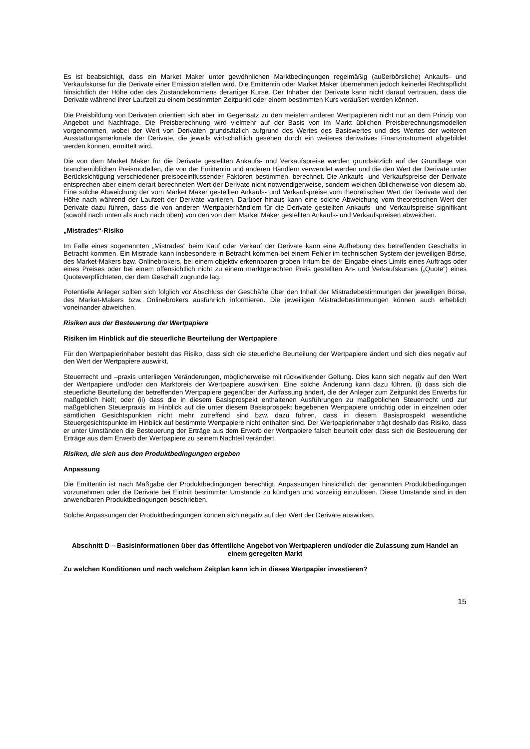Es ist beabsichtigt, dass ein Market Maker unter gewöhnlichen Marktbedingungen regelmäßig (außerbörsliche) Ankaufs- und Verkaufskurse für die Derivate einer Emission stellen wird. Die Emittentin oder Market Maker übernehmen jedoch keinerlei Rechtspflicht hinsichtlich der Höhe oder des Zustandekommens derartiger Kurse. Der Inhaber der Derivate kann nicht darauf vertrauen, dass die Derivate während ihrer Laufzeit zu einem bestimmten Zeitpunkt oder einem bestimmten Kurs veräußert werden können.
Die Preisbildung von Derivaten orientiert sich aber im Gegensatz zu den meisten anderen Wertpapieren nicht nur an dem Prinzip von Angebot und Nachfrage. Die Preisberechnung wird vielmehr auf der Basis von im Markt üblichen Preisberechnungsmodellen vorgenommen, wobei der Wert von Derivaten grundsätzlich aufgrund des Wertes des Basiswertes und des Wertes der weiteren Ausstattungsmerkmale der Derivate, die jeweils wirtschaftlich gesehen durch ein weiteres derivatives Finanzinstrument abgebildet werden können, ermittelt wird.
Die von dem Market Maker für die Derivate gestellten Ankaufs- und Verkaufspreise werden grundsätzlich auf der Grundlage von branchenüblichen Preismodellen, die von der Emittentin und anderen Händlern verwendet werden und die den Wert der Derivate unter Berücksichtigung verschiedener preisbeeinflussender Faktoren bestimmen, berechnet. Die Ankaufs- und Verkaufspreise der Derivate entsprechen aber einem derart berechneten Wert der Derivate nicht notwendigerweise, sondern weichen üblicherweise von diesem ab. Eine solche Abweichung der vom Market Maker gestellten Ankaufs- und Verkaufspreise vom theoretischen Wert der Derivate wird der Höhe nach während der Laufzeit der Derivate variieren. Darüber hinaus kann eine solche Abweichung vom theoretischen Wert der Derivate dazu führen, dass die von anderen Wertpapierhändlern für die Derivate gestellten Ankaufs- und Verkaufspreise signifikant (sowohl nach unten als auch nach oben) von den von dem Market Maker gestellten Ankaufs- und Verkaufspreisen abweichen.
„Mistrades“-Risiko
Im Falle eines sogenannten „Mistrades“ beim Kauf oder Verkauf der Derivate kann eine Aufhebung des betreffenden Geschäfts in Betracht kommen. Ein Mistrade kann insbesondere in Betracht kommen bei einem Fehler im technischen System der jeweiligen Börse, des Market-Makers bzw. Onlinebrokers, bei einem objektiv erkennbaren groben Irrtum bei der Eingabe eines Limits eines Auftrags oder eines Preises oder bei einem offensichtlich nicht zu einem marktgerechten Preis gestellten An- und Verkaufskurses („Quote“) eines Quoteverpflichteten, der dem Geschäft zugrunde lag.
Potentielle Anleger sollten sich folglich vor Abschluss der Geschäfte über den Inhalt der Mistradebestimmungen der jeweiligen Börse, des Market-Makers bzw. Onlinebrokers ausführlich informieren. Die jeweiligen Mistradebestimmungen können auch erheblich voneinander abweichen.
Risiken aus der Besteuerung der Wertpapiere
Risiken im Hinblick auf die steuerliche Beurteilung der Wertpapiere
Für den Wertpapierinhaber besteht das Risiko, dass sich die steuerliche Beurteilung der Wertpapiere ändert und sich dies negativ auf den Wert der Wertpapiere auswirkt.
Steuerrecht und –praxis unterliegen Veränderungen, möglicherweise mit rückwirkender Geltung. Dies kann sich negativ auf den Wert der Wertpapiere und/oder den Marktpreis der Wertpapiere auswirken. Eine solche Änderung kann dazu führen, (i) dass sich die steuerliche Beurteilung der betreffenden Wertpapiere gegenüber der Auffassung ändert, die der Anleger zum Zeitpunkt des Erwerbs für maßgeblich hielt; oder (ii) dass die in diesem Basisprospekt enthaltenen Ausführungen zu maßgeblichen Steuerrecht und zur maßgeblichen Steuerpraxis im Hinblick auf die unter diesem Basisprospekt begebenen Wertpapiere unrichtig oder in einzelnen oder sämtlichen Gesichtspunkten nicht mehr zutreffend sind bzw. dazu führen, dass in diesem Basisprospekt wesentliche Steuergesichtspunkte im Hinblick auf bestimmte Wertpapiere nicht enthalten sind. Der Wertpapierinhaber trägt deshalb das Risiko, dass er unter Umständen die Besteuerung der Erträge aus dem Erwerb der Wertpapiere falsch beurteilt oder dass sich die Besteuerung der Erträge aus dem Erwerb der Wertpapiere zu seinem Nachteil verändert.
Risiken, die sich aus den Produktbedingungen ergeben
Anpassung
Die Emittentin ist nach Maßgabe der Produktbedingungen berechtigt, Anpassungen hinsichtlich der genannten Produktbedingungen vorzunehmen oder die Derivate bei Eintritt bestimmter Umstände zu kündigen und vorzeitig einzulösen. Diese Umstände sind in den anwendbaren Produktbedingungen beschrieben.
Solche Anpassungen der Produktbedingungen können sich negativ auf den Wert der Derivate auswirken.
Abschnitt D – Basisinformationen über das öffentliche Angebot von Wertpapieren und/oder die Zulassung zum Handel an einem geregelten Markt
Zu welchen Konditionen und nach welchem Zeitplan kann ich in dieses Wertpapier investieren?
15